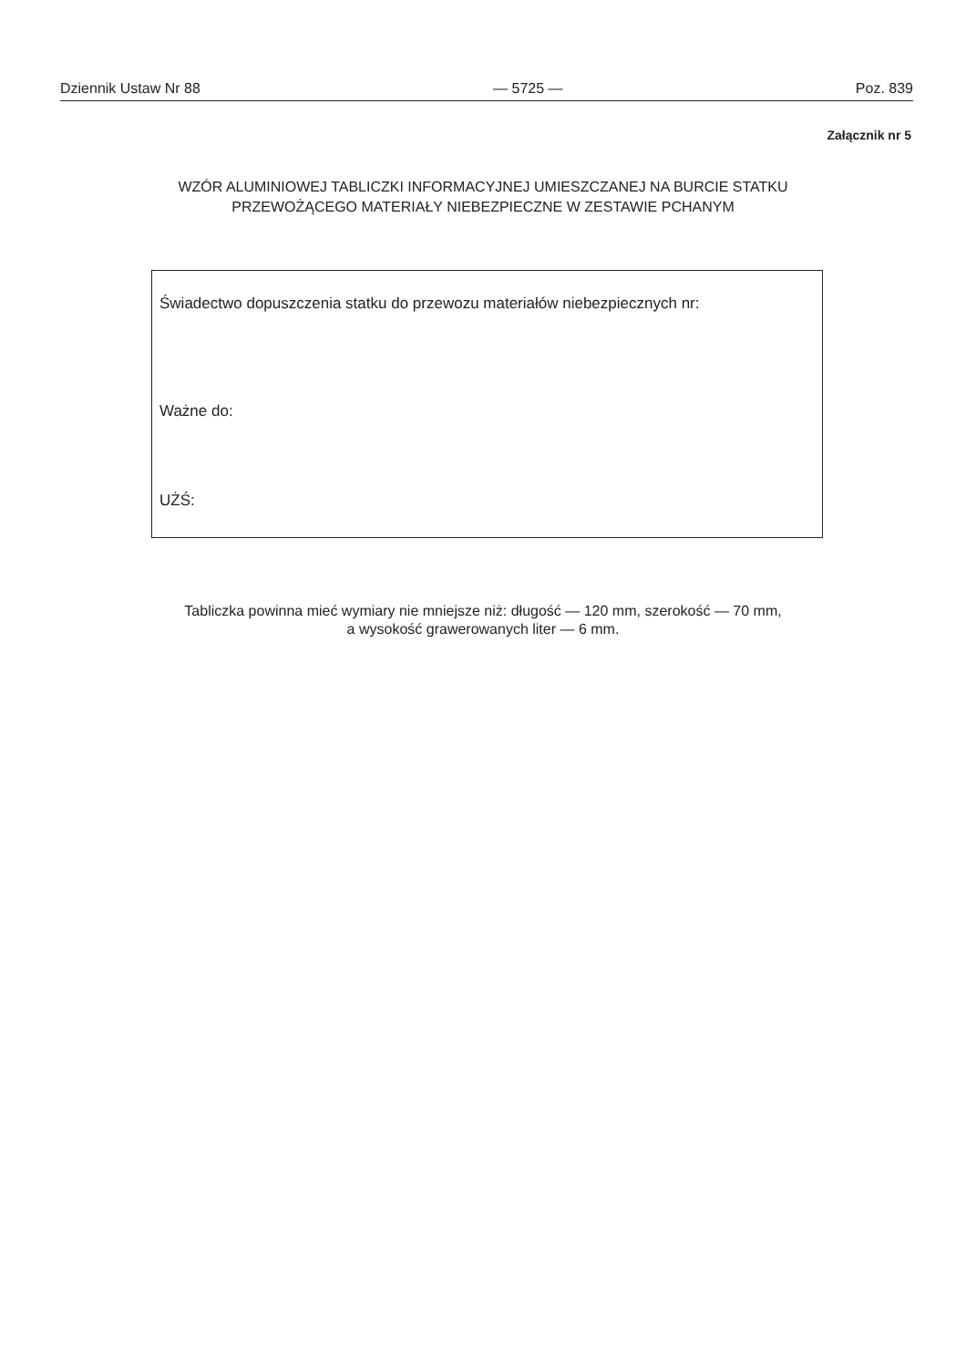Dziennik Ustaw Nr 88 — 5725 — Poz. 839
Załącznik nr 5
WZÓR ALUMINIOWEJ TABLICZKI INFORMACYJNEJ UMIESZCZANEJ NA BURCIE STATKU
PRZEWOŻĄCEGO MATERIAŁY NIEBEZPIECZNE W ZESTAWIE PCHANYM
Świadectwo dopuszczenia statku do przewozu materiałów niebezpiecznych nr:
Ważne do:
UŻŚ:
Tabliczka powinna mieć wymiary nie mniejsze niż: długość — 120 mm, szerokość — 70 mm,
a wysokość grawerowanych liter — 6 mm.